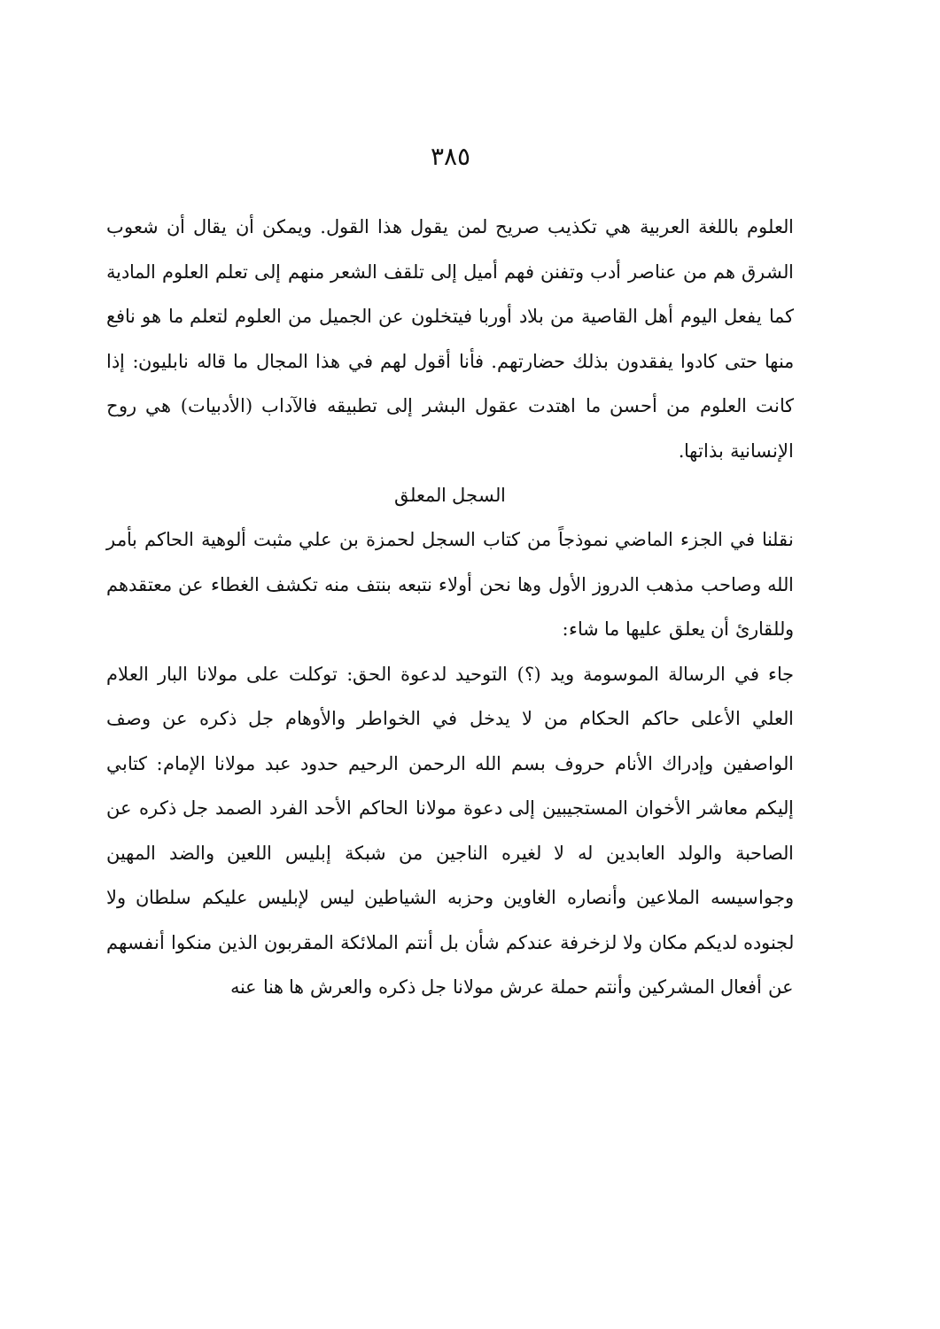٣٨٥
العلوم باللغة العربية هي تكذيب صريح لمن يقول هذا القول. ويمكن أن يقال أن شعوب الشرق هم من عناصر أدب وتفنن فهم أميل إلى تلقف الشعر منهم إلى تعلم العلوم المادية كما يفعل اليوم أهل القاصية من بلاد أوربا فيتخلون عن الجميل من العلوم لتعلم ما هو نافع منها حتى كادوا يفقدون بذلك حضارتهم. فأنا أقول لهم في هذا المجال ما قاله نابليون: إذا كانت العلوم من أحسن ما اهتدت عقول البشر إلى تطبيقه فالآداب (الأدبيات) هي روح الإنسانية بذاتها.
السجل المعلق
نقلنا في الجزء الماضي نموذجاً من كتاب السجل لحمزة بن علي مثبت ألوهية الحاكم بأمر الله وصاحب مذهب الدروز الأول وها نحن أولاء نتبعه بنتف منه تكشف الغطاء عن معتقدهم وللقارئ أن يعلق عليها ما شاء:
جاء في الرسالة الموسومة ويد (؟) التوحيد لدعوة الحق: توكلت على مولانا البار العلام العلي الأعلى حاكم الحكام من لا يدخل في الخواطر والأوهام جل ذكره عن وصف الواصفين وإدراك الأنام حروف بسم الله الرحمن الرحيم حدود عبد مولانا الإمام: كتابي إليكم معاشر الأخوان المستجيبين إلى دعوة مولانا الحاكم الأحد الفرد الصمد جل ذكره عن الصاحبة والولد العابدين له لا لغيره الناجين من شبكة إبليس اللعين والضد المهين وجواسيسه الملاعين وأنصاره الغاوين وحزبه الشياطين ليس لإبليس عليكم سلطان ولا لجنوده لديكم مكان ولا لزخرفة عندكم شأن بل أنتم الملائكة المقربون الذين منكوا أنفسهم عن أفعال المشركين وأنتم حملة عرش مولانا جل ذكره والعرش ها هنا عنه